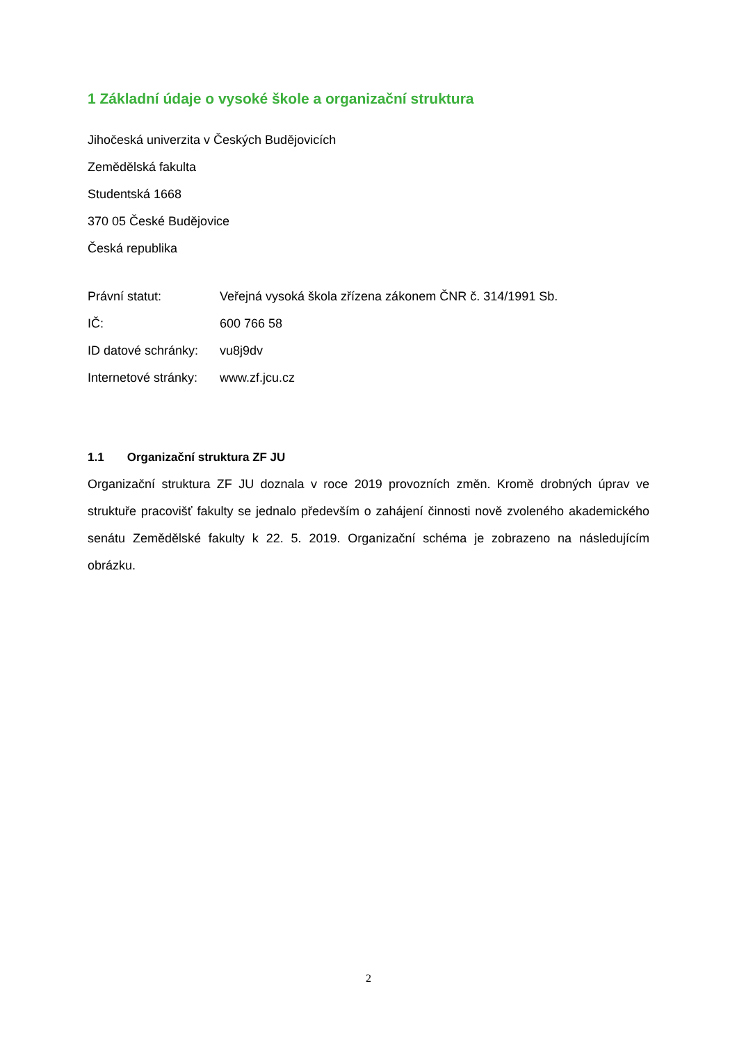1 Základní údaje o vysoké škole a organizační struktura
Jihočeská univerzita v Českých Budějovicích
Zemědělská fakulta
Studentská 1668
370 05 České Budějovice
Česká republika
Právní statut: Veřejná vysoká škola zřízena zákonem ČNR č. 314/1991 Sb.
IČ: 600 766 58
ID datové schránky: vu8j9dv
Internetové stránky: www.zf.jcu.cz
1.1 Organizační struktura ZF JU
Organizační struktura ZF JU doznala v roce 2019 provozních změn. Kromě drobných úprav ve struktuře pracovišť fakulty se jednalo především o zahájení činnosti nově zvoleného akademického senátu Zemědělské fakulty k 22. 5. 2019. Organizační schéma je zobrazeno na následujícím obrázku.
2